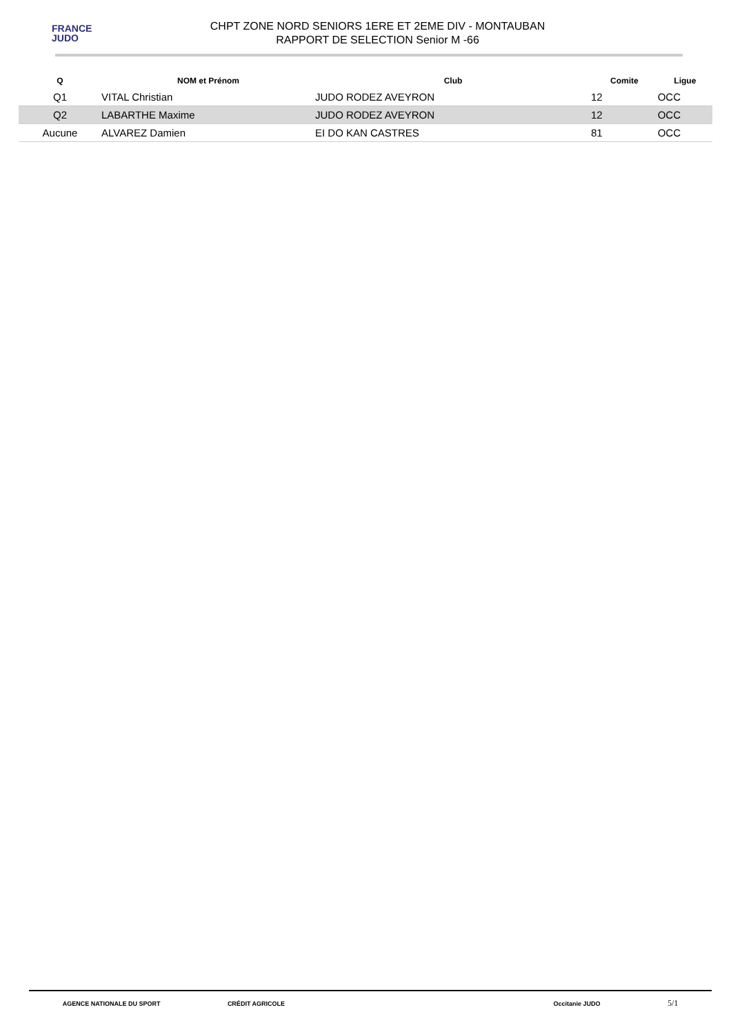FRANCE
JUDO
CHPT ZONE NORD SENIORS 1ERE ET 2EME DIV - MONTAUBAN
RAPPORT DE SELECTION Senior M -66
| Q | NOM et Prénom | Club | Comite | Ligue |
| --- | --- | --- | --- | --- |
| Q1 | VITAL Christian | JUDO RODEZ AVEYRON | 12 | OCC |
| Q2 | LABARTHE Maxime | JUDO RODEZ AVEYRON | 12 | OCC |
| Aucune | ALVAREZ Damien | EI DO KAN CASTRES | 81 | OCC |
AGENCE NATIONALE DU SPORT CRÉDIT AGRICOLE Occitanie JUDO 5/1